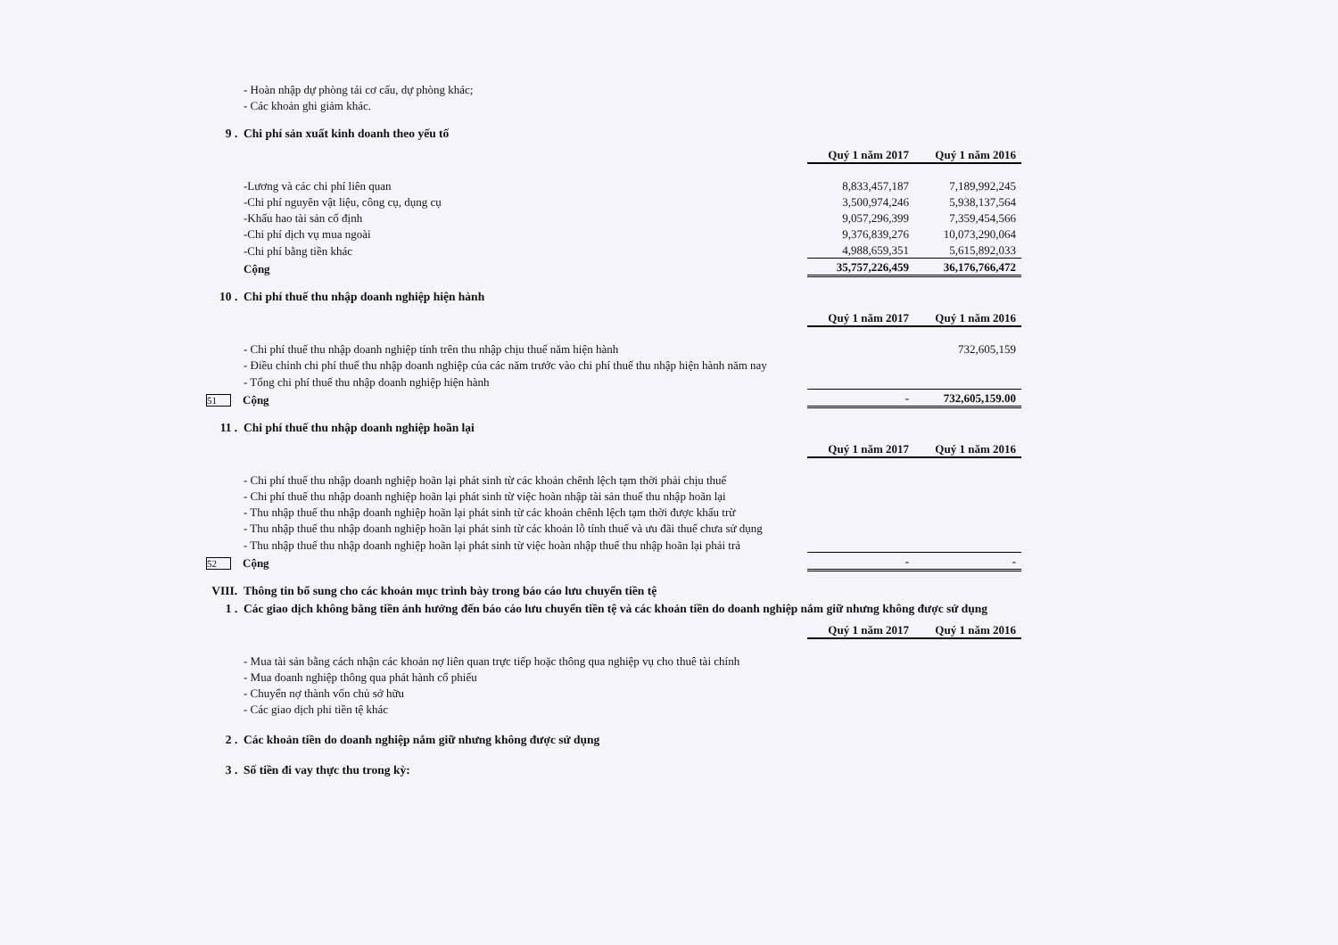- Hoàn nhập dự phòng tái cơ cấu, dự phòng khác;
- Các khoản ghi giảm khác.
9 . Chi phí sản xuất kinh doanh theo yếu tố
| | Quý 1 năm 2017 | Quý 1 năm 2016 |
| -Lương và các chi phí liên quan | 8,833,457,187 | 7,189,992,245 |
| -Chi phí nguyên vật liệu, công cụ, dụng cụ | 3,500,974,246 | 5,938,137,564 |
| -Khấu hao tài sản cố định | 9,057,296,399 | 7,359,454,566 |
| -Chi phí dịch vụ mua ngoài | 9,376,839,276 | 10,073,290,064 |
| -Chi phí bằng tiền khác | 4,988,659,351 | 5,615,892,033 |
| Cộng | 35,757,226,459 | 36,176,766,472 |
10 . Chi phí thuế thu nhập doanh nghiệp hiện hành
| | Quý 1 năm 2017 | Quý 1 năm 2016 |
| - Chi phí thuế thu nhập doanh nghiệp tính trên thu nhập chịu thuế năm hiện hành | | 732,605,159 |
| - Điều chỉnh chi phí thuế thu nhập doanh nghiệp của các năm trước vào chi phí thuế thu nhập hiện hành năm nay | | |
| - Tổng chi phí thuế thu nhập doanh nghiệp hiện hành | | |
| 51 Cộng | - | 732,605,159.00 |
11 . Chi phí thuế thu nhập doanh nghiệp hoãn lại
| | Quý 1 năm 2017 | Quý 1 năm 2016 |
| - Chi phí thuế thu nhập doanh nghiệp hoãn lại phát sinh từ các khoản chênh lệch tạm thời phải chịu thuế | | |
| - Chi phí thuế thu nhập doanh nghiệp hoãn lại phát sinh từ việc hoàn nhập tài sản thuế thu nhập hoãn lại | | |
| - Thu nhập thuế thu nhập doanh nghiệp hoãn lại phát sinh từ các khoản chênh lệch tạm thời được khấu trừ | | |
| - Thu nhập thuế thu nhập doanh nghiệp hoãn lại phát sinh từ các khoản lỗ tính thuế và ưu đãi thuế chưa sử dụng | | |
| - Thu nhập thuế thu nhập doanh nghiệp hoãn lại phát sinh từ việc hoàn nhập thuế thu nhập hoãn lại phải trả | | |
| 52 Cộng | - | - |
VIII. Thông tin bổ sung cho các khoản mục trình bày trong báo cáo lưu chuyển tiền tệ
1 . Các giao dịch không bằng tiền ảnh hưởng đến báo cáo lưu chuyển tiền tệ và các khoản tiền do doanh nghiệp nắm giữ nhưng không được sử dụng
| | Quý 1 năm 2017 | Quý 1 năm 2016 |
| - Mua tài sản bằng cách nhận các khoản nợ liên quan trực tiếp hoặc thông qua nghiệp vụ cho thuê tài chính | | |
| - Mua doanh nghiệp thông qua phát hành cổ phiếu | | |
| - Chuyển nợ thành vốn chủ sở hữu | | |
| - Các giao dịch phi tiền tệ khác | | |
2 . Các khoản tiền do doanh nghiệp nắm giữ nhưng không được sử dụng
3 . Số tiền đi vay thực thu trong kỳ: